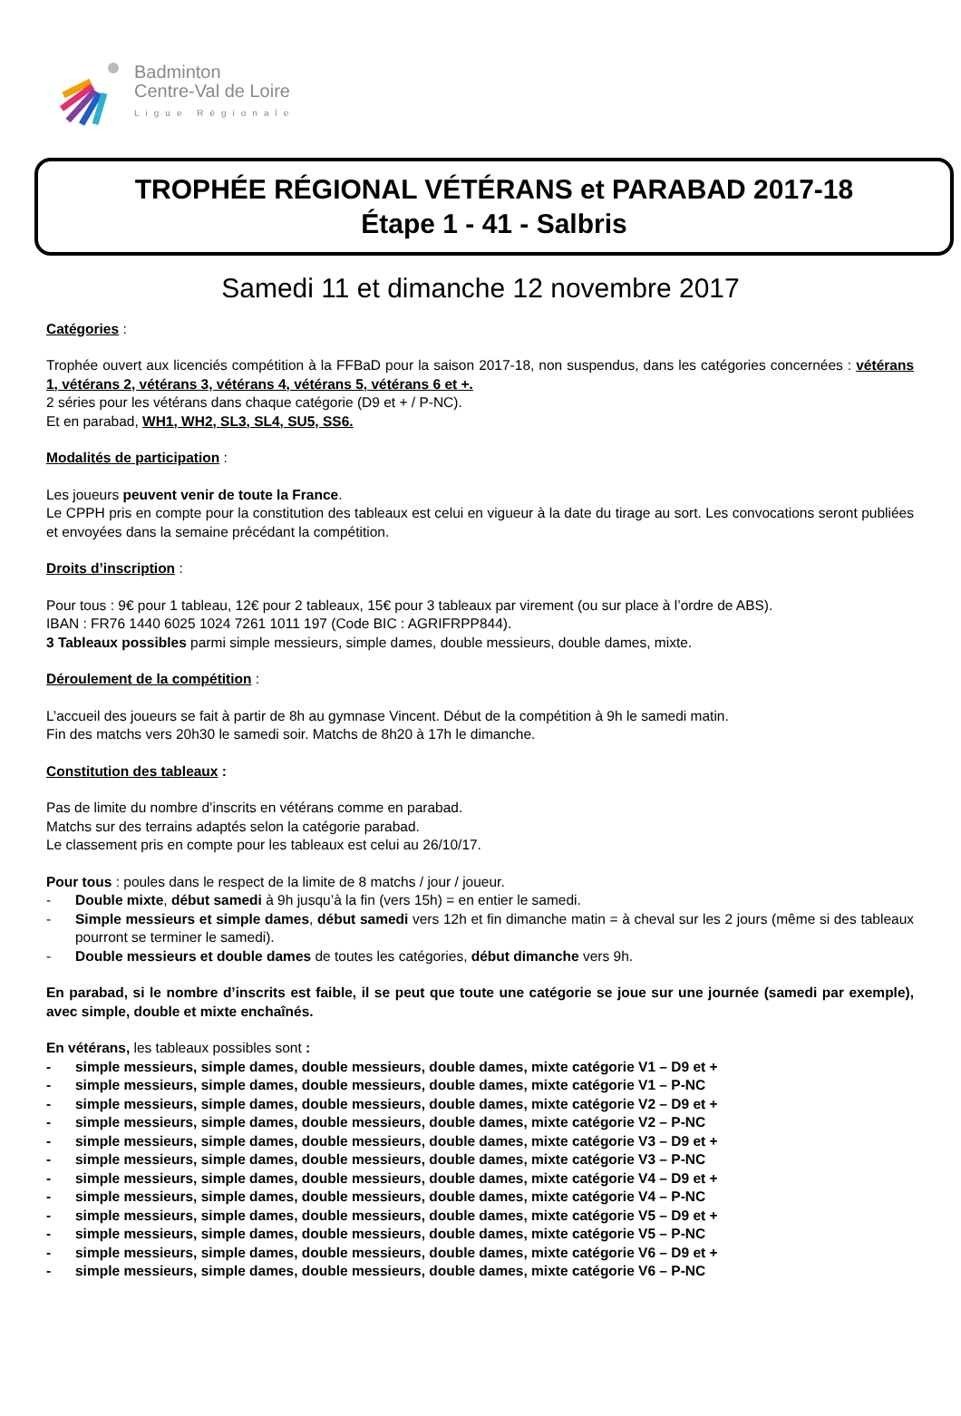Badminton
Centre-Val de Loire
Ligue Régionale
TROPHÉE RÉGIONAL VÉTÉRANS et PARABAD 2017-18
Étape 1 - 41 - Salbris
Samedi 11 et dimanche 12 novembre 2017
Catégories :
Trophée ouvert aux licenciés compétition à la FFBaD pour la saison 2017-18, non suspendus, dans les catégories concernées : vétérans 1, vétérans 2, vétérans 3, vétérans 4, vétérans 5, vétérans 6 et +.
2 séries pour les vétérans dans chaque catégorie (D9 et + / P-NC).
Et en parabad, WH1, WH2, SL3, SL4, SU5, SS6.
Modalités de participation :
Les joueurs peuvent venir de toute la France.
Le CPPH pris en compte pour la constitution des tableaux est celui en vigueur à la date du tirage au sort. Les convocations seront publiées et envoyées dans la semaine précédant la compétition.
Droits d’inscription :
Pour tous : 9€ pour 1 tableau, 12€ pour 2 tableaux, 15€ pour 3 tableaux par virement (ou sur place à l’ordre de ABS).
IBAN : FR76 1440 6025 1024 7261 1011 197 (Code BIC : AGRIFRPP844).
3 Tableaux possibles parmi simple messieurs, simple dames, double messieurs, double dames, mixte.
Déroulement de la compétition :
L’accueil des joueurs se fait à partir de 8h au gymnase Vincent. Début de la compétition à 9h le samedi matin.
Fin des matchs vers 20h30 le samedi soir. Matchs de 8h20 à 17h le dimanche.
Constitution des tableaux :
Pas de limite du nombre d’inscrits en vétérans comme en parabad.
Matchs sur des terrains adaptés selon la catégorie parabad.
Le classement pris en compte pour les tableaux est celui au 26/10/17.
Pour tous : poules dans le respect de la limite de 8 matchs / jour / joueur.
- Double mixte, début samedi à 9h jusqu’à la fin (vers 15h) = en entier le samedi.
- Simple messieurs et simple dames, début samedi vers 12h et fin dimanche matin = à cheval sur les 2 jours (même si des tableaux pourront se terminer le samedi).
- Double messieurs et double dames de toutes les catégories, début dimanche vers 9h.
En parabad, si le nombre d’inscrits est faible, il se peut que toute une catégorie se joue sur une journée (samedi par exemple), avec simple, double et mixte enchaînés.
En vétérans, les tableaux possibles sont :
- simple messieurs, simple dames, double messieurs, double dames, mixte catégorie V1 – D9 et +
- simple messieurs, simple dames, double messieurs, double dames, mixte catégorie V1 – P-NC
- simple messieurs, simple dames, double messieurs, double dames, mixte catégorie V2 – D9 et +
- simple messieurs, simple dames, double messieurs, double dames, mixte catégorie V2 – P-NC
- simple messieurs, simple dames, double messieurs, double dames, mixte catégorie V3 – D9 et +
- simple messieurs, simple dames, double messieurs, double dames, mixte catégorie V3 – P-NC
- simple messieurs, simple dames, double messieurs, double dames, mixte catégorie V4 – D9 et +
- simple messieurs, simple dames, double messieurs, double dames, mixte catégorie V4 – P-NC
- simple messieurs, simple dames, double messieurs, double dames, mixte catégorie V5 – D9 et +
- simple messieurs, simple dames, double messieurs, double dames, mixte catégorie V5 – P-NC
- simple messieurs, simple dames, double messieurs, double dames, mixte catégorie V6 – D9 et +
- simple messieurs, simple dames, double messieurs, double dames, mixte catégorie V6 – P-NC